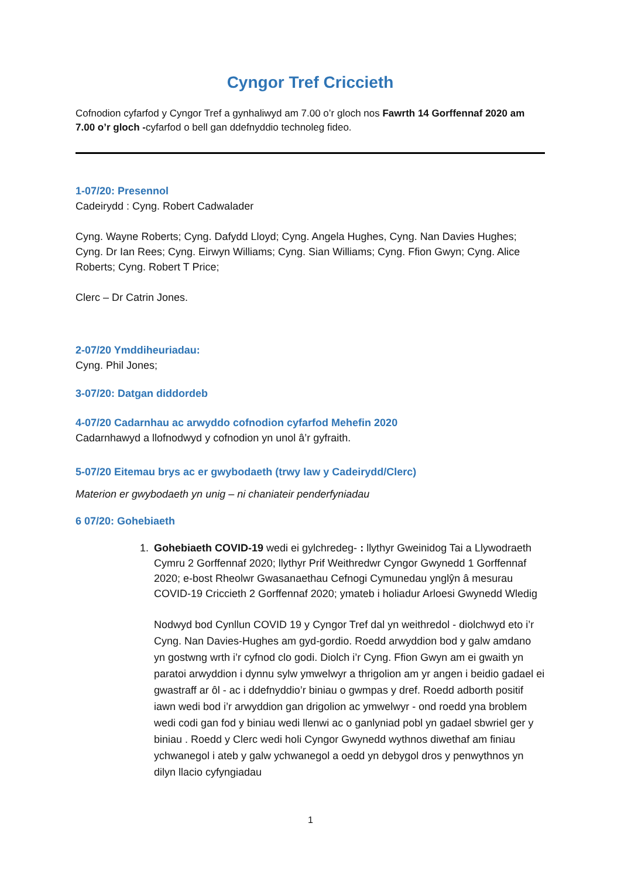Cyngor Tref Criccieth
Cofnodion cyfarfod y Cyngor Tref a gynhaliwyd am 7.00 o’r gloch nos Fawrth 14 Gorffennaf 2020 am 7.00 o’r gloch -cyfarfod o bell gan ddefnyddio technoleg fideo.
1-07/20: Presennol
Cadeirydd : Cyng. Robert Cadwalader
Cyng. Wayne Roberts; Cyng. Dafydd Lloyd; Cyng. Angela Hughes, Cyng. Nan Davies Hughes; Cyng. Dr Ian Rees; Cyng. Eirwyn Williams; Cyng. Sian Williams; Cyng. Ffion Gwyn; Cyng. Alice Roberts; Cyng. Robert T Price;
Clerc – Dr Catrin Jones.
2-07/20 Ymddiheuriadau:
Cyng. Phil Jones;
3-07/20: Datgan diddordeb
4-07/20 Cadarnhau ac arwyddo cofnodion cyfarfod Mehefin 2020
Cadarnhawyd a llofnodwyd y cofnodion yn unol â’r gyfraith.
5-07/20 Eitemau brys ac er gwybodaeth (trwy law y Cadeirydd/Clerc)
Materion er gwybodaeth yn unig – ni chaniateir penderfyniadau
6 07/20: Gohebiaeth
1. Gohebiaeth COVID-19 wedi ei gylchredeg- : llythyr Gweinidog Tai a Llywodraeth Cymru 2 Gorffennaf 2020; llythyr Prif Weithredwr Cyngor Gwynedd 1 Gorffennaf 2020; e-bost Rheolwr Gwasanaethau Cefnogi Cymunedau ynglŷn â mesurau COVID-19 Criccieth 2 Gorffennaf 2020; ymateb i holiadur Arloesi Gwynedd Wledig
Nodwyd bod Cynllun COVID 19 y Cyngor Tref dal yn weithredol - diolchwyd eto i’r Cyng. Nan Davies-Hughes am gyd-gordio. Roedd arwyddion bod y galw amdano yn gostwng wrth i’r cyfnod clo godi. Diolch i’r Cyng. Ffion Gwyn am ei gwaith yn paratoi arwyddion i dynnu sylw ymwelwyr a thrigolion am yr angen i beidio gadael ei gwastraff ar ôl - ac i ddefnyddio’r biniau o gwmpas y dref. Roedd adborth positif iawn wedi bod i’r arwyddion gan drigolion ac ymwelwyr - ond roedd yna broblem wedi codi gan fod y biniau wedi llenwi ac o ganlyniad pobl yn gadael sbwriel ger y biniau . Roedd y Clerc wedi holi Cyngor Gwynedd wythnos diwethaf am finiau ychwanegol i ateb y galw ychwanegol a oedd yn debygol dros y penwythnos yn dilyn llacio cyfyngiadau
1